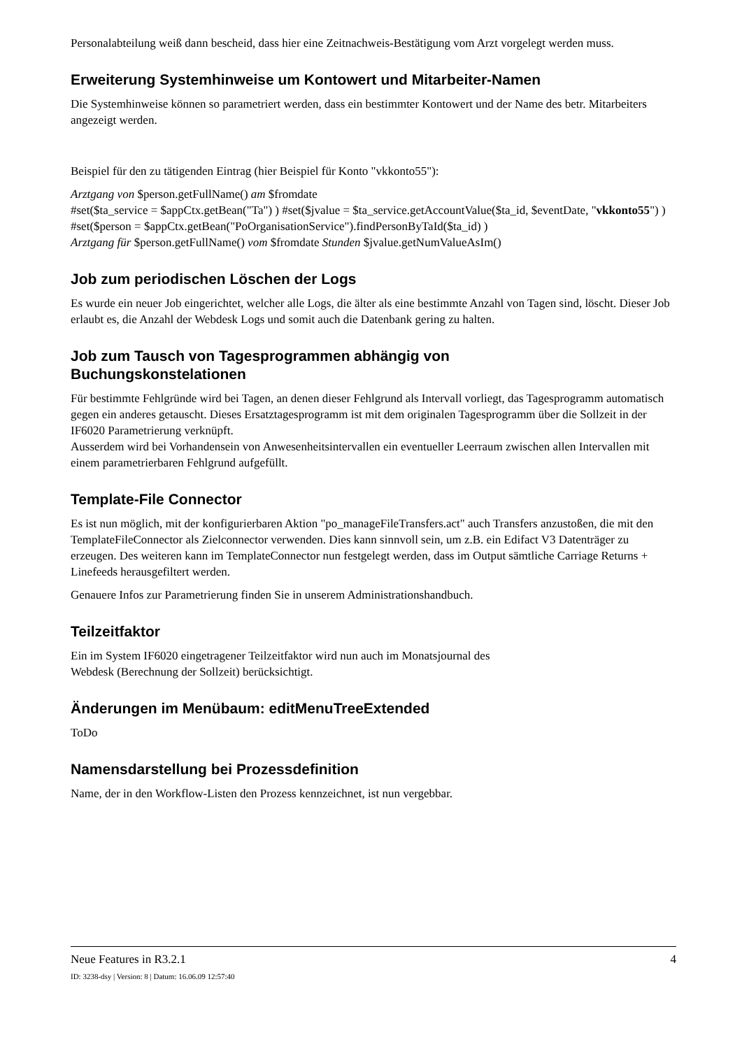Personalabteilung weiß dann bescheid, dass hier eine Zeitnachweis-Bestätigung vom Arzt vorgelegt werden muss.
Erweiterung Systemhinweise um Kontowert und Mitarbeiter-Namen
Die Systemhinweise können so parametriert werden, dass ein bestimmter Kontowert und der Name des betr. Mitarbeiters angezeigt werden.
Beispiel für den zu tätigenden Eintrag (hier Beispiel für Konto "vkkonto55"):
Arztgang von $person.getFullName() am $fromdate
#set($ta_service = $appCtx.getBean("Ta") ) #set($jvalue = $ta_service.getAccountValue($ta_id, $eventDate, "vkkonto55") ) #set($person = $appCtx.getBean("PoOrganisationService").findPersonByTaId($ta_id) )
Arztgang für $person.getFullName() vom $fromdate Stunden $jvalue.getNumValueAsIm()
Job zum periodischen Löschen der Logs
Es wurde ein neuer Job eingerichtet, welcher alle Logs, die älter als eine bestimmte Anzahl von Tagen sind, löscht. Dieser Job erlaubt es, die Anzahl der Webdesk Logs und somit auch die Datenbank gering zu halten.
Job zum Tausch von Tagesprogrammen abhängig von
Buchungskonstelationen
Für bestimmte Fehlgründe wird bei Tagen, an denen dieser Fehlgrund als Intervall vorliegt, das Tagesprogramm automatisch gegen ein anderes getauscht. Dieses Ersatztagesprogramm ist mit dem originalen Tagesprogramm über die Sollzeit in der IF6020 Parametrierung verknüpft.
Ausserdem wird bei Vorhandensein von Anwesenheitsintervallen ein eventueller Leerraum zwischen allen Intervallen mit einem parametrierbaren Fehlgrund aufgefüllt.
Template-File Connector
Es ist nun möglich, mit der konfigurierbaren Aktion "po_manageFileTransfers.act" auch Transfers anzustoßen, die mit den TemplateFileConnector als Zielconnector verwenden. Dies kann sinnvoll sein, um z.B. ein Edifact V3 Datenträger zu erzeugen. Des weiteren kann im TemplateConnector nun festgelegt werden, dass im Output sämtliche Carriage Returns + Linefeeds herausgefiltert werden.
Genauere Infos zur Parametrierung finden Sie in unserem Administrationshandbuch.
Teilzeitfaktor
Ein im System IF6020 eingetragener Teilzeitfaktor wird nun auch im Monatsjournal des
Webdesk (Berechnung der Sollzeit) berücksichtigt.
Änderungen im Menübaum: editMenuTreeExtended
ToDo
Namensdarstellung bei Prozessdefinition
Name, der in den Workflow-Listen den Prozess kennzeichnet, ist nun vergebbar.
Neue Features in R3.2.1 4
ID: 3238-dsy | Version: 8 | Datum: 16.06.09 12:57:40